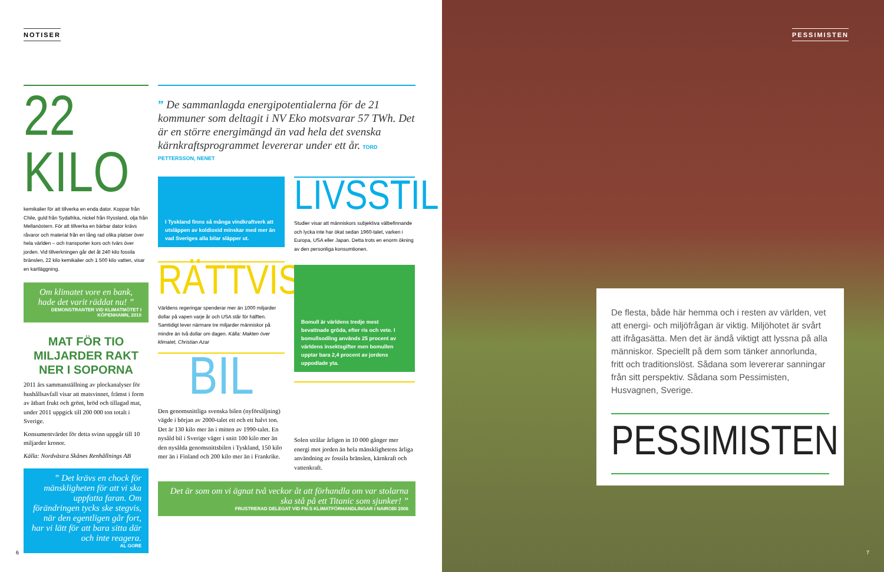NOTISER
22 KILO
kemikalier för att tillverka en enda dator. Koppar från Chile, guld från Sydafrika, nickel från Ryssland, olja från Mellanöstern. För att tillverka en bärbar dator krävs råvaror och material från en lång rad olika platser över hela världen – och transporter kors och tvärs över jorden. Vid tillverkningen går det åt 240 kilo fossila bränslen, 22 kilo kemikalier och 1 500 kilo vatten, visar en kartläggning.
Om klimatet vore en bank, hade det varit räddat nu! ”
DEMONSTRANTER VID KLIMATMÖTET I KÖPENHAMN, 2010
MAT FÖR TIO MILJARDER RAKT NER I SOPORNA
2011 års sammanställning av plockanalyser för hushållsavfall visar att matsvinnet, främst i form av ätbart frukt och grönt, bröd och tillagad mat, under 2011 uppgick till 200 000 ton totalt i Sverige.
Konsumentvärdet för detta svinn uppgår till 10 miljarder kronor.
Källa: Nordvästra Skånes Renhållnings AB
” Det krävs en chock för mänskligheten för att vi ska uppfatta faran. Om förändringen tycks ske stegvis, när den egentligen går fort, har vi lätt för att bara sitta där och inte reagera.
AL GORE
” De sammanlagda energipotentialerna för de 21 kommuner som deltagit i NV Eko motsvarar 57 TWh. Det är en större energimängd än vad hela det svenska kärnkraftsprogrammet levererar under ett år. TORD PETTERSSON, NENET
I Tyskland finns så många vindkraftverk att utsläppen av koldioxid minskar med mer än vad Sveriges alla bilar släpper ut.
RÄTTVISA
Världens regeringar spenderar mer än 1000 miljarder dollar på vapen varje år och USA står för hälften. Samtidigt lever närmare tre miljarder människor på mindre än två dollar om dagen. Källa: Makten över klimatet, Christian Azar
BIL
Den genomsnittliga svenska bilen (nyförsäljning) vägde i början av 2000-talet ett och ett halvt ton. Det är 130 kilo mer än i mitten av 1990-talet. En nysåld bil i Sverige väger i snitt 100 kilo mer än den nysålda genomsnittsbilen i Tyskland, 150 kilo mer än i Finland och 200 kilo mer än i Frankrike.
LIVSSTIL
Studier visar att människors subjektiva välbefinnande och lycka inte har ökat sedan 1960-talet, varken i Europa, USA eller Japan. Detta trots en enorm ökning av den personliga konsumtionen.
Bomull är världens tredje mest bevattnade gröda, efter ris och vete. I bomullsodling används 25 procent av världens insektsgifter men bomullen upptar bara 2,4 procent av jordens uppodlade yta.
Solen strålar årligen in 10 000 gånger mer energi mot jorden än hela mänsklighetens årliga användning av fossila bränslen, kärnkraft och vattenkraft.
Det är som om vi ägnat två veckor åt att förhandla om var stolarna ska stå på ett Titanic som sjunker! ”
FRUSTRERAD DELEGAT VID FN:S KLIMATFÖRHANDLINGAR I NAIROBI 2006
6
PESSIMISTEN
De flesta, både här hemma och i resten av världen, vet att energi- och miljöfrågan är viktig. Miljöhotet är svårt att ifrågasätta. Men det är ändå viktigt att lyssna på alla människor. Speciellt på dem som tänker annorlunda, fritt och traditionslöst. Sådana som levererar sanningar från sitt perspektiv. Sådana som Pessimisten, Husvagnen, Sverige.
PESSIMISTEN
7